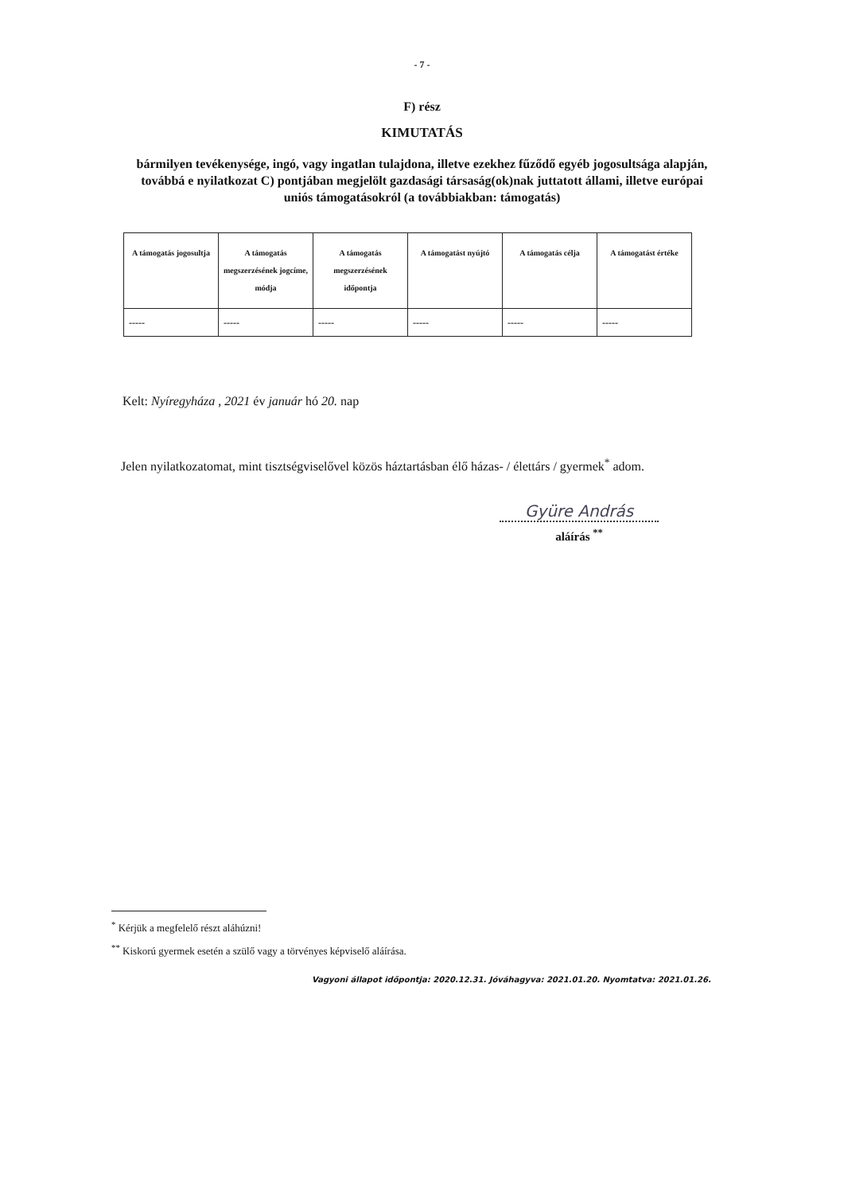- 7 -
F) rész
KIMUTATÁS
bármilyen tevékenysége, ingó, vagy ingatlan tulajdona, illetve ezekhez fűződő egyéb jogosultsága alapján, továbbá e nyilatkozat C) pontjában megjelölt gazdasági társaság(ok)nak juttatott állami, illetve európai uniós támogatásokról (a továbbiakban: támogatás)
| A támogatás jogosultja | A támogatás megszerzésének jogcíme, módja | A támogatás megszerzésének időpontja | A támogatást nyújtó | A támogatás célja | A támogatást értéke |
| ----- | ----- | ----- | ----- | ----- | ----- |
Kelt: Nyíregyháza , 2021 év január hó 20. nap
Jelen nyilatkozatomat, mint tisztségviselővel közös háztartásban élő házas- / élettárs / gyermek<sup>*</sup> adom.
Gyüre András
aláírás <sup>**</sup>
<sup>*</sup> Kérjük a megfelelő részt aláhúzni!
<sup>**</sup> Kiskorú gyermek esetén a szülő vagy a törvényes képviselő aláírása.
Vagyoni állapot időpontja: 2020.12.31. Jóváhagyva: 2021.01.20. Nyomtatva: 2021.01.26.